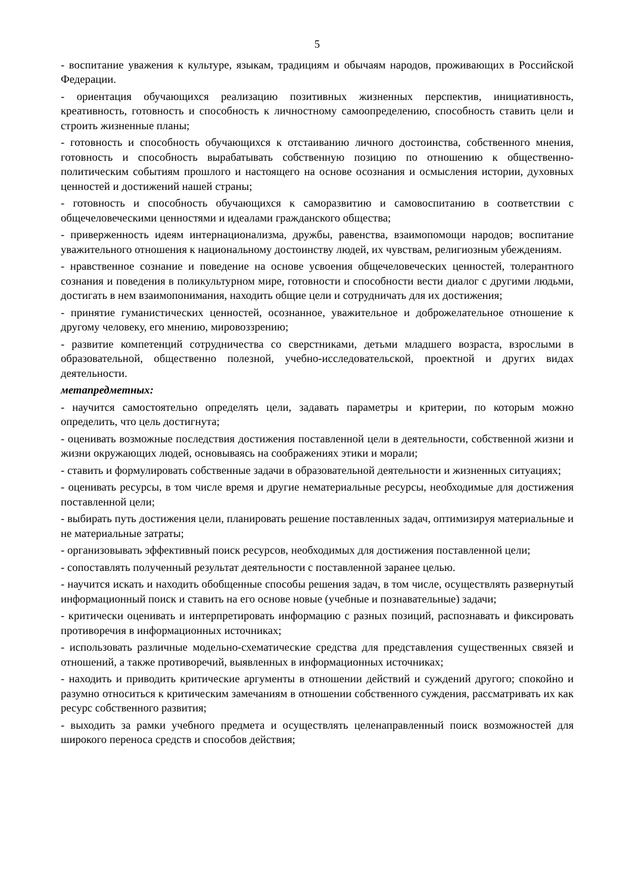5
- воспитание уважения к культуре, языкам, традициям и обычаям народов, проживающих в Российской Федерации.
- ориентация обучающихся реализацию позитивных жизненных перспектив, инициативность, креативность, готовность и способность к личностному самоопределению, способность ставить цели и строить жизненные планы;
- готовность и способность обучающихся к отстаиванию личного достоинства, собственного мнения, готовность и способность вырабатывать собственную позицию по отношению к общественно-политическим событиям прошлого и настоящего на основе осознания и осмысления истории, духовных ценностей и достижений нашей страны;
- готовность и способность обучающихся к саморазвитию и самовоспитанию в соответствии с общечеловеческими ценностями и идеалами гражданского общества;
- приверженность идеям интернационализма, дружбы, равенства, взаимопомощи народов; воспитание уважительного отношения к национальному достоинству людей, их чувствам, религиозным убеждениям.
- нравственное сознание и поведение на основе усвоения общечеловеческих ценностей, толерантного сознания и поведения в поликультурном мире, готовности и способности вести диалог с другими людьми, достигать в нем взаимопонимания, находить общие цели и сотрудничать для их достижения;
- принятие гуманистических ценностей, осознанное, уважительное и доброжелательное отношение к другому человеку, его мнению, мировоззрению;
- развитие компетенций сотрудничества со сверстниками, детьми младшего возраста, взрослыми в образовательной, общественно полезной, учебно-исследовательской, проектной и других видах деятельности.
метапредметных:
- научится самостоятельно определять цели, задавать параметры и критерии, по которым можно определить, что цель достигнута;
- оценивать возможные последствия достижения поставленной цели в деятельности, собственной жизни и жизни окружающих людей, основываясь на соображениях этики и морали;
- ставить и формулировать собственные задачи в образовательной деятельности и жизненных ситуациях;
- оценивать ресурсы, в том числе время и другие нематериальные ресурсы, необходимые для достижения поставленной цели;
- выбирать путь достижения цели, планировать решение поставленных задач, оптимизируя материальные и не материальные затраты;
- организовывать эффективный поиск ресурсов, необходимых для достижения поставленной цели;
- сопоставлять полученный результат деятельности с поставленной заранее целью.
- научится искать и находить обобщенные способы решения задач, в том числе, осуществлять развернутый информационный поиск и ставить на его основе новые (учебные и познавательные) задачи;
- критически оценивать и интерпретировать информацию с разных позиций, распознавать и фиксировать противоречия в информационных источниках;
- использовать различные модельно-схематические средства для представления существенных связей и отношений, а также противоречий, выявленных в информационных источниках;
- находить и приводить критические аргументы в отношении действий и суждений другого; спокойно и разумно относиться к критическим замечаниям в отношении собственного суждения, рассматривать их как ресурс собственного развития;
- выходить за рамки учебного предмета и осуществлять целенаправленный поиск возможностей для широкого переноса средств и способов действия;